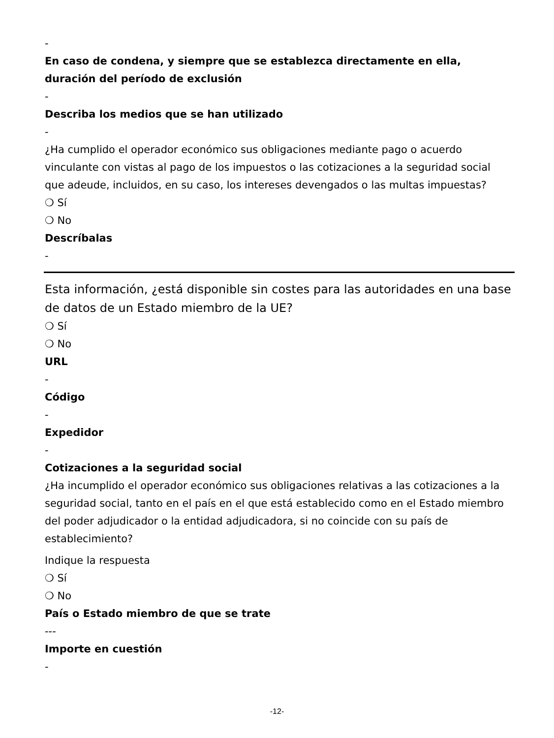-
En caso de condena, y siempre que se establezca directamente en ella, duración del período de exclusión
-
Describa los medios que se han utilizado
-
¿Ha cumplido el operador económico sus obligaciones mediante pago o acuerdo vinculante con vistas al pago de los impuestos o las cotizaciones a la seguridad social que adeude, incluidos, en su caso, los intereses devengados o las multas impuestas?
❍ Sí
❍ No
Descríbalas
-
Esta información, ¿está disponible sin costes para las autoridades en una base de datos de un Estado miembro de la UE?
❍ Sí
❍ No
URL
-
Código
-
Expedidor
-
Cotizaciones a la seguridad social
¿Ha incumplido el operador económico sus obligaciones relativas a las cotizaciones a la seguridad social, tanto en el país en el que está establecido como en el Estado miembro del poder adjudicador o la entidad adjudicadora, si no coincide con su país de establecimiento?
Indique la respuesta
❍ Sí
❍ No
País o Estado miembro de que se trate
---
Importe en cuestión
-
-12-